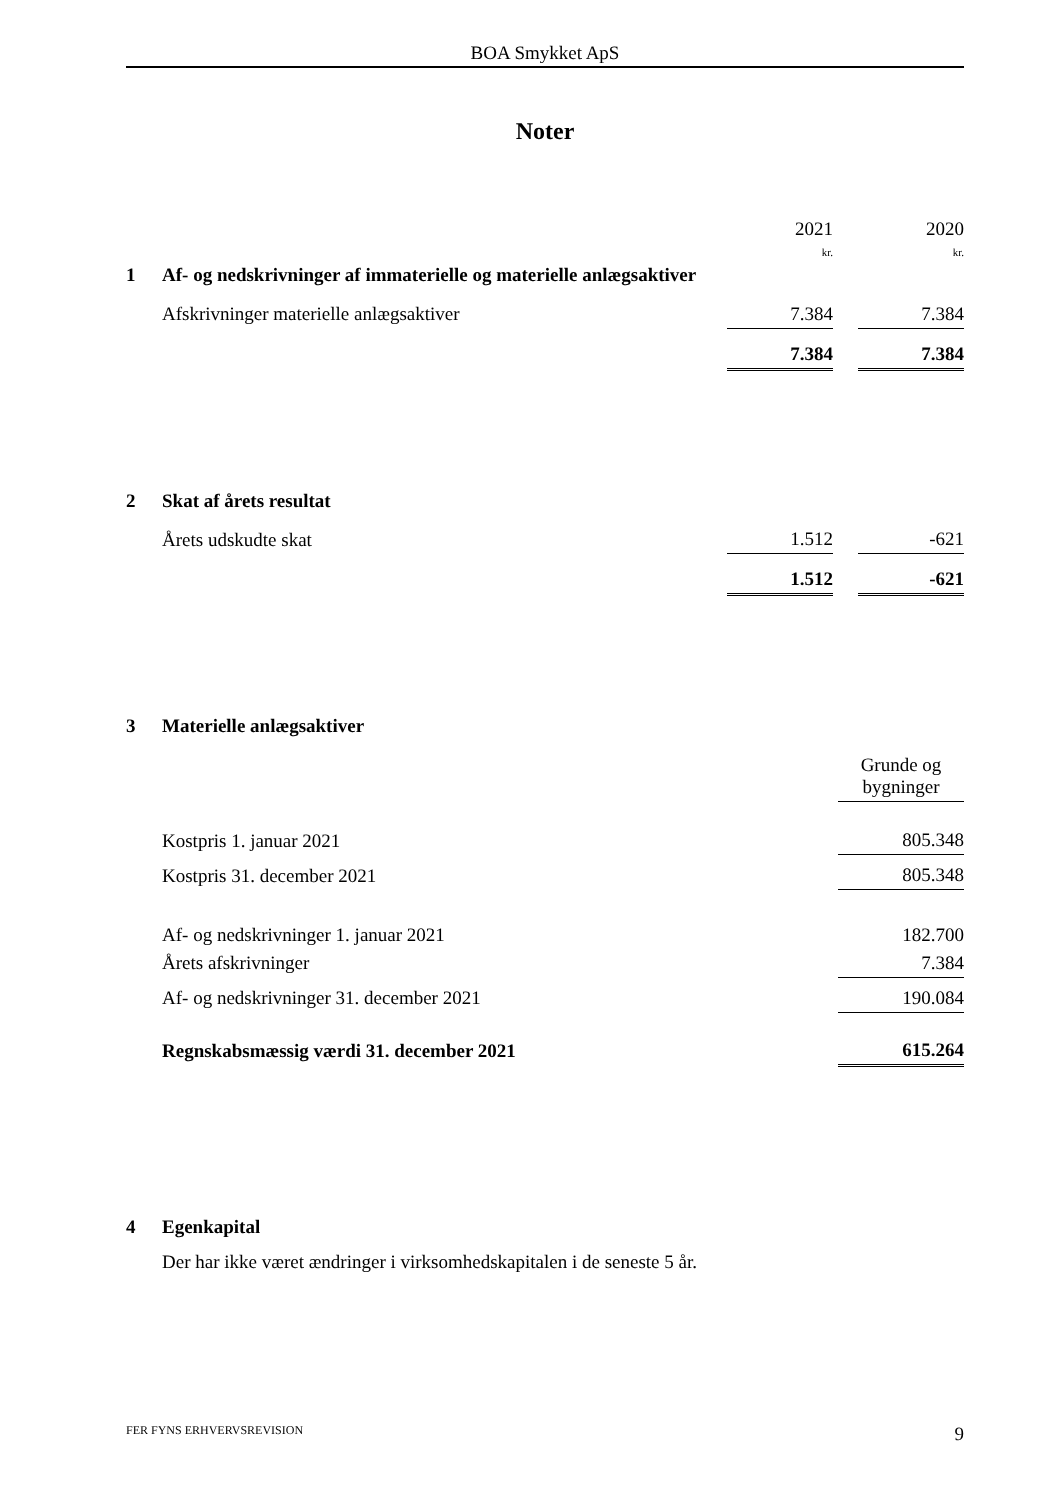BOA Smykket ApS
Noter
| | | 2021 | | 2020 |
| | | kr. | | kr. |
| 1 | Af- og nedskrivninger af immaterielle og materielle anlægsaktiver | | | |
| | Afskrivninger materielle anlægsaktiver | 7.384 | | 7.384 |
| | | 7.384 | | 7.384 |
| 2 | Skat af årets resultat | | | |
| | Årets udskudte skat | 1.512 | | -621 |
| | | 1.512 | | -621 |
| 3 | Materielle anlægsaktiver | |
| | | Grunde og bygninger |
| | Kostpris 1. januar 2021 | 805.348 |
| | Kostpris 31. december 2021 | 805.348 |
| | Af- og nedskrivninger 1. januar 2021 | 182.700 |
| | Årets afskrivninger | 7.384 |
| | Af- og nedskrivninger 31. december 2021 | 190.084 |
| | Regnskabsmæssig værdi 31. december 2021 | 615.264 |
| 4 | Egenkapital | |
| | Der har ikke været ændringer i virksomhedskapitalen i de seneste 5 år. | |
FER FYNS ERHVERVSREVISION 9